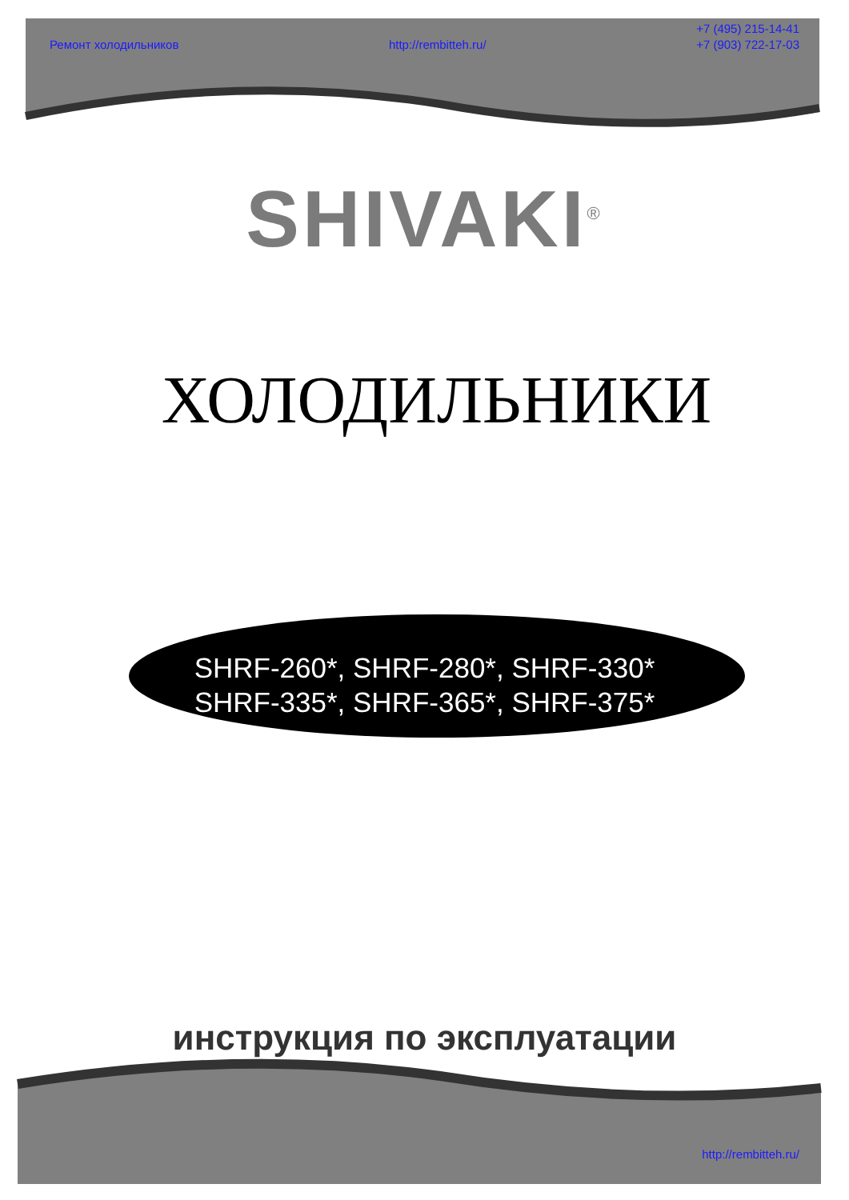Ремонт холодильников
http://rembitteh.ru/
+7 (495) 215-14-41
+7 (903) 722-17-03
SHIVAKI<sup>®</sup>
ХОЛОДИЛЬНИКИ
SHRF-260*, SHRF-280*, SHRF-330*
SHRF-335*, SHRF-365*, SHRF-375*
инструкция по эксплуатации
http://rembitteh.ru/